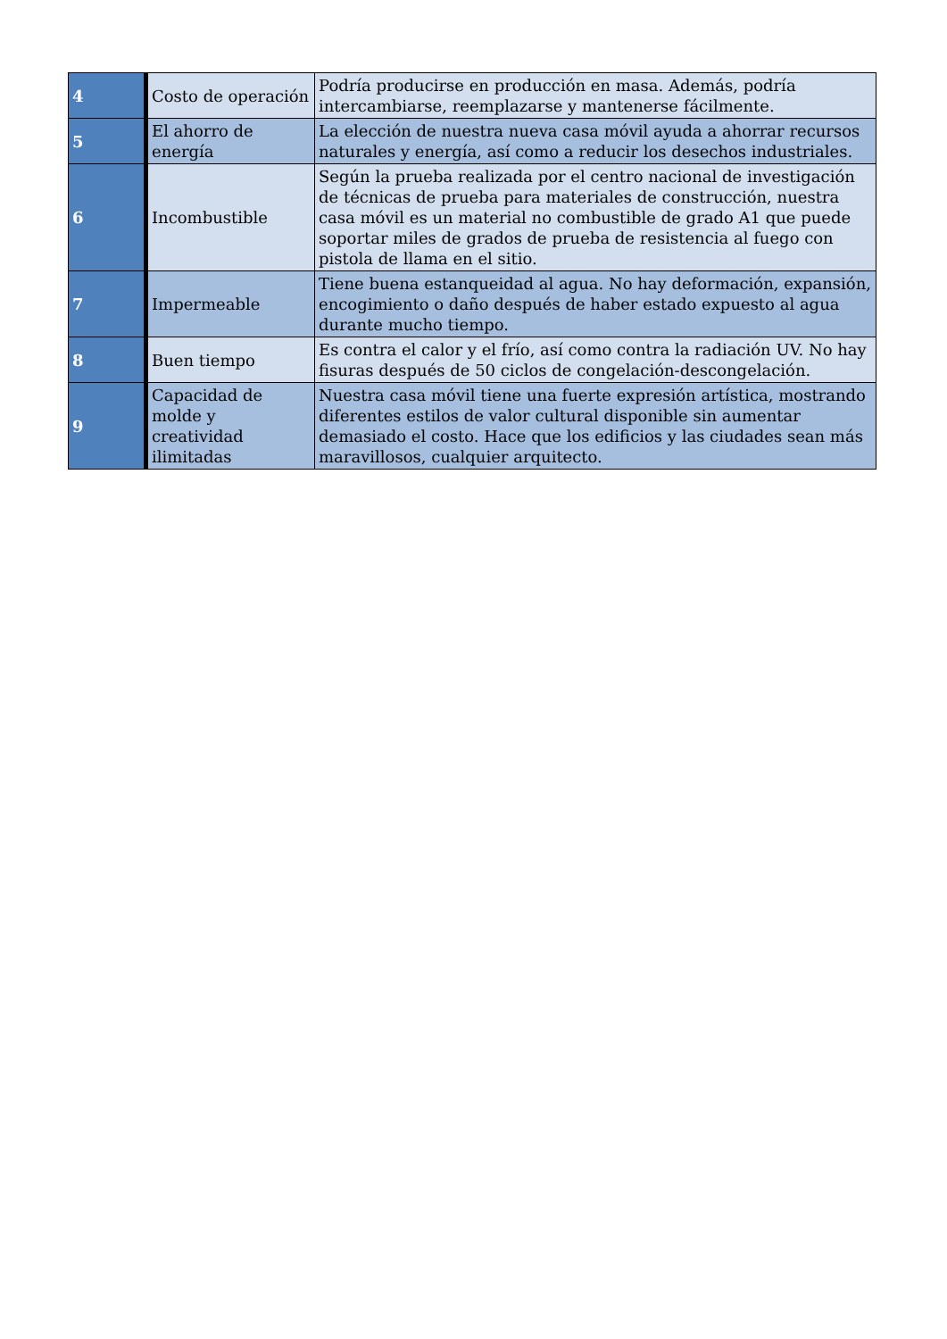| 4 | Costo de operación | Podría producirse en producción en masa. Además, podría intercambiarse, reemplazarse y mantenerse fácilmente. |
| 5 | El ahorro de energía | La elección de nuestra nueva casa móvil ayuda a ahorrar recursos naturales y energía, así como a reducir los desechos industriales. |
| 6 | Incombustible | Según la prueba realizada por el centro nacional de investigación de técnicas de prueba para materiales de construcción, nuestra casa móvil es un material no combustible de grado A1 que puede soportar miles de grados de prueba de resistencia al fuego con pistola de llama en el sitio. |
| 7 | Impermeable | Tiene buena estanqueidad al agua. No hay deformación, expansión, encogimiento o daño después de haber estado expuesto al agua durante mucho tiempo. |
| 8 | Buen tiempo | Es contra el calor y el frío, así como contra la radiación UV. No hay fisuras después de 50 ciclos de congelación-descongelación. |
| 9 | Capacidad de molde y creatividad ilimitadas | Nuestra casa móvil tiene una fuerte expresión artística, mostrando diferentes estilos de valor cultural disponible sin aumentar demasiado el costo. Hace que los edificios y las ciudades sean más maravillosos, cualquier arquitecto. |